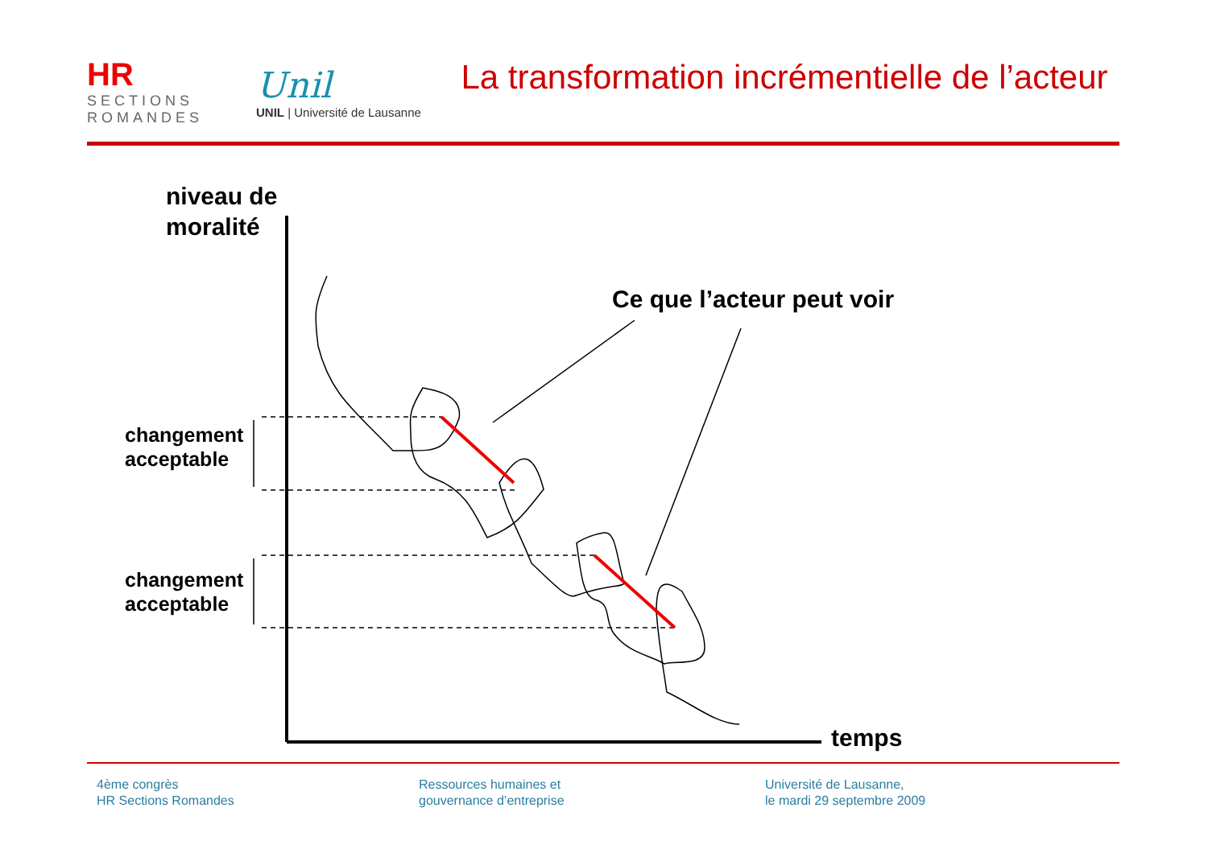HR
SECTIONS
ROMANDES
Unil
UNIL | Université de Lausanne
La transformation incrémentielle de l’acteur
niveau de
moralité
changement
acceptable
changement
acceptable
Ce que l’acteur peut voir
temps
4ème congrès
HR Sections Romandes
Ressources humaines et
gouvernance d’entreprise
Université de Lausanne,
le mardi 29 septembre 2009